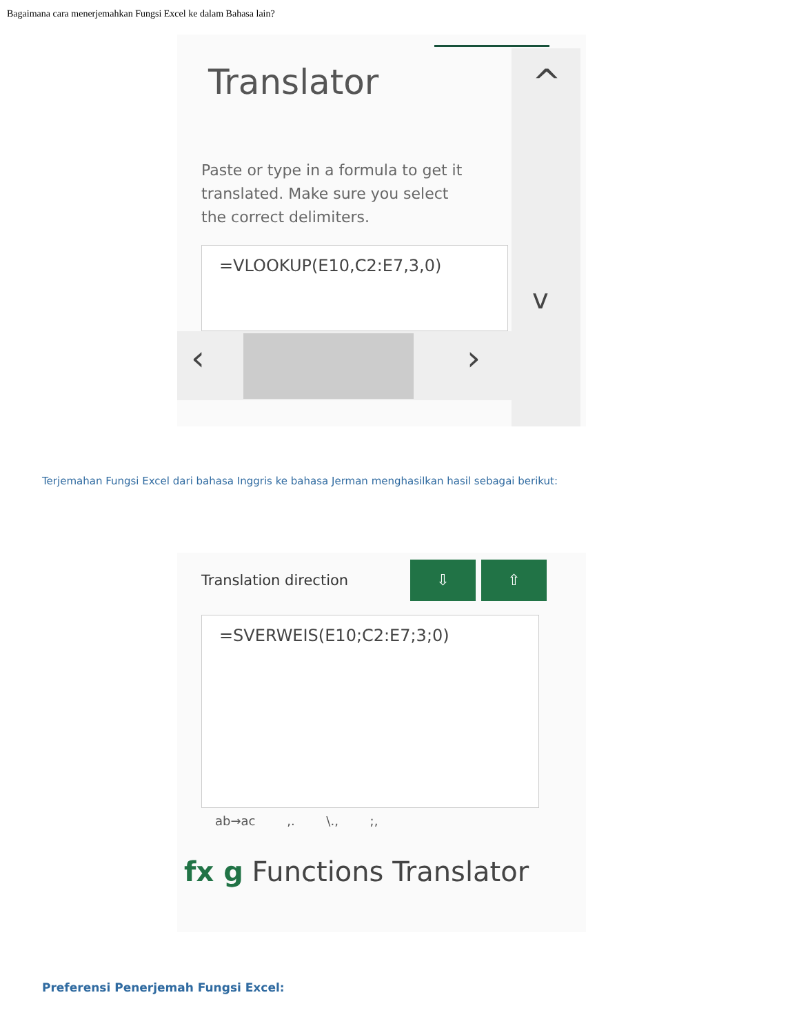Bagaimana cara menerjemahkan Fungsi Excel ke dalam Bahasa lain?
^
v
‹ ›
Translator
Paste or type in a formula to get it translated. Make sure you select the correct delimiters.
=VLOOKUP(E10,C2:E7,3,0)
Terjemahan Fungsi Excel dari bahasa Inggris ke bahasa Jerman menghasilkan hasil sebagai berikut:
Translation direction ⇩ ⇧
=SVERWEIS(E10;C2:E7;3;0)
ab→ac ,. \., ;,
fx g Functions Translator
Preferensi Penerjemah Fungsi Excel: